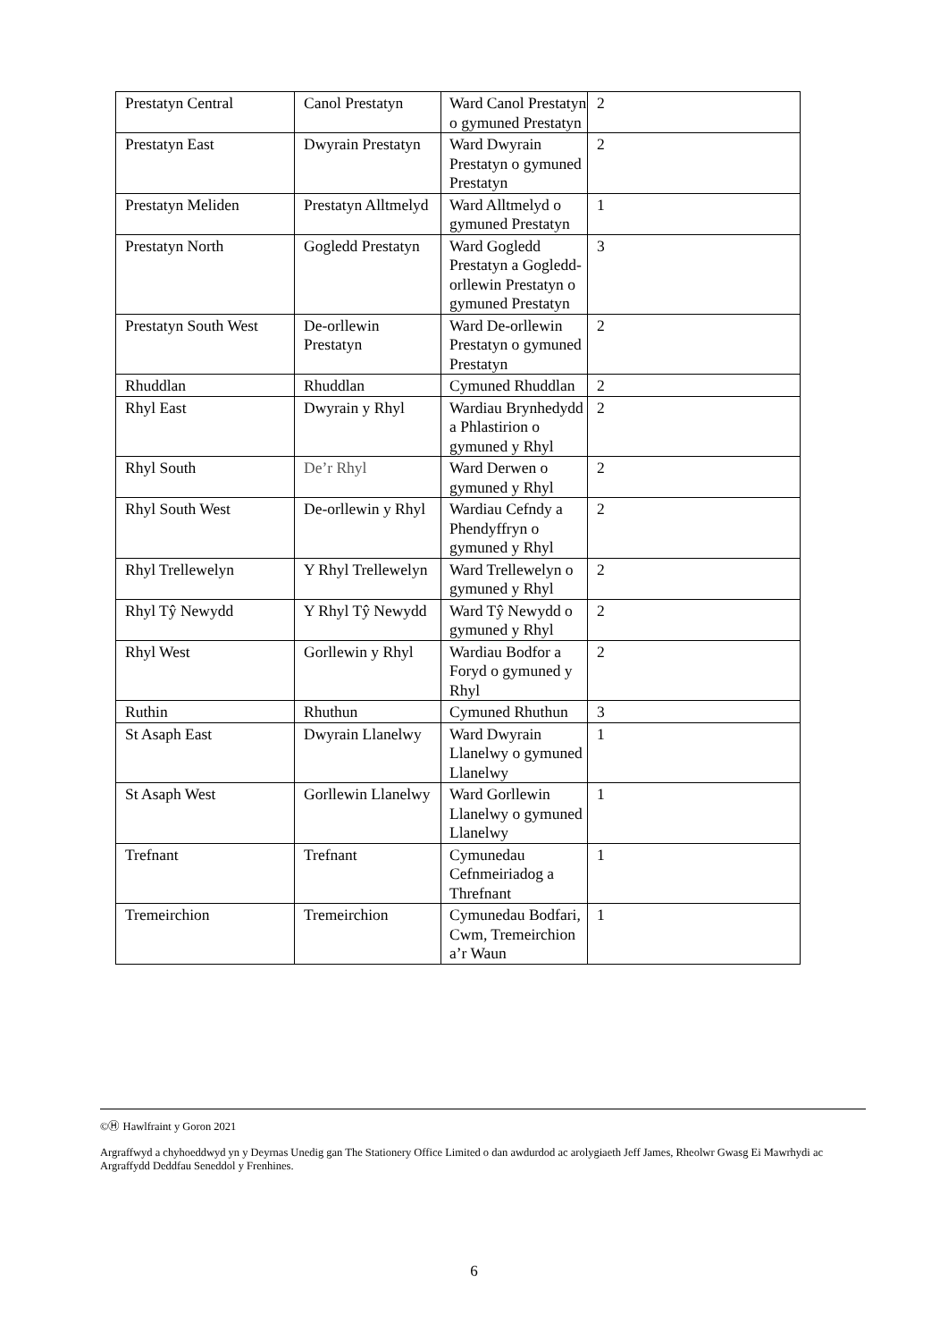| Prestatyn Central | Canol Prestatyn | Ward Canol Prestatyn o gymuned Prestatyn | 2 |
| Prestatyn East | Dwyrain Prestatyn | Ward Dwyrain Prestatyn o gymuned Prestatyn | 2 |
| Prestatyn Meliden | Prestatyn Alltmelyd | Ward Alltmelyd o gymuned Prestatyn | 1 |
| Prestatyn North | Gogledd Prestatyn | Ward Gogledd Prestatyn a Gogledd-orllewin Prestatyn o gymuned Prestatyn | 3 |
| Prestatyn South West | De-orllewin Prestatyn | Ward De-orllewin Prestatyn o gymuned Prestatyn | 2 |
| Rhuddlan | Rhuddlan | Cymuned Rhuddlan | 2 |
| Rhyl East | Dwyrain y Rhyl | Wardiau Brynhedydd a Phlastirion o gymuned y Rhyl | 2 |
| Rhyl South | De’r Rhyl | Ward Derwen o gymuned y Rhyl | 2 |
| Rhyl South West | De-orllewin y Rhyl | Wardiau Cefndy a Phendyffryn o gymuned y Rhyl | 2 |
| Rhyl Trellewelyn | Y Rhyl Trellewelyn | Ward Trellewelyn o gymuned y Rhyl | 2 |
| Rhyl Tŷ Newydd | Y Rhyl Tŷ Newydd | Ward Tŷ Newydd o gymuned y Rhyl | 2 |
| Rhyl West | Gorllewin y Rhyl | Wardiau Bodfor a Foryd o gymuned y Rhyl | 2 |
| Ruthin | Rhuthun | Cymuned Rhuthun | 3 |
| St Asaph East | Dwyrain Llanelwy | Ward Dwyrain Llanelwy o gymuned Llanelwy | 1 |
| St Asaph West | Gorllewin Llanelwy | Ward Gorllewin Llanelwy o gymuned Llanelwy | 1 |
| Trefnant | Trefnant | Cymunedau Cefnmeiriadog a Threfnant | 1 |
| Tremeirchion | Tremeirchion | Cymunedau Bodfari, Cwm, Tremeirchion a’r Waun | 1 |
©Ⓗ Hawlfraint y Goron 2021
Argraffwyd a chyhoeddwyd yn y Deyrnas Unedig gan The Stationery Office Limited o dan awdurdod ac arolygiaeth Jeff James, Rheolwr Gwasg Ei Mawrhydi ac Argraffydd Deddfau Seneddol y Frenhines.
6